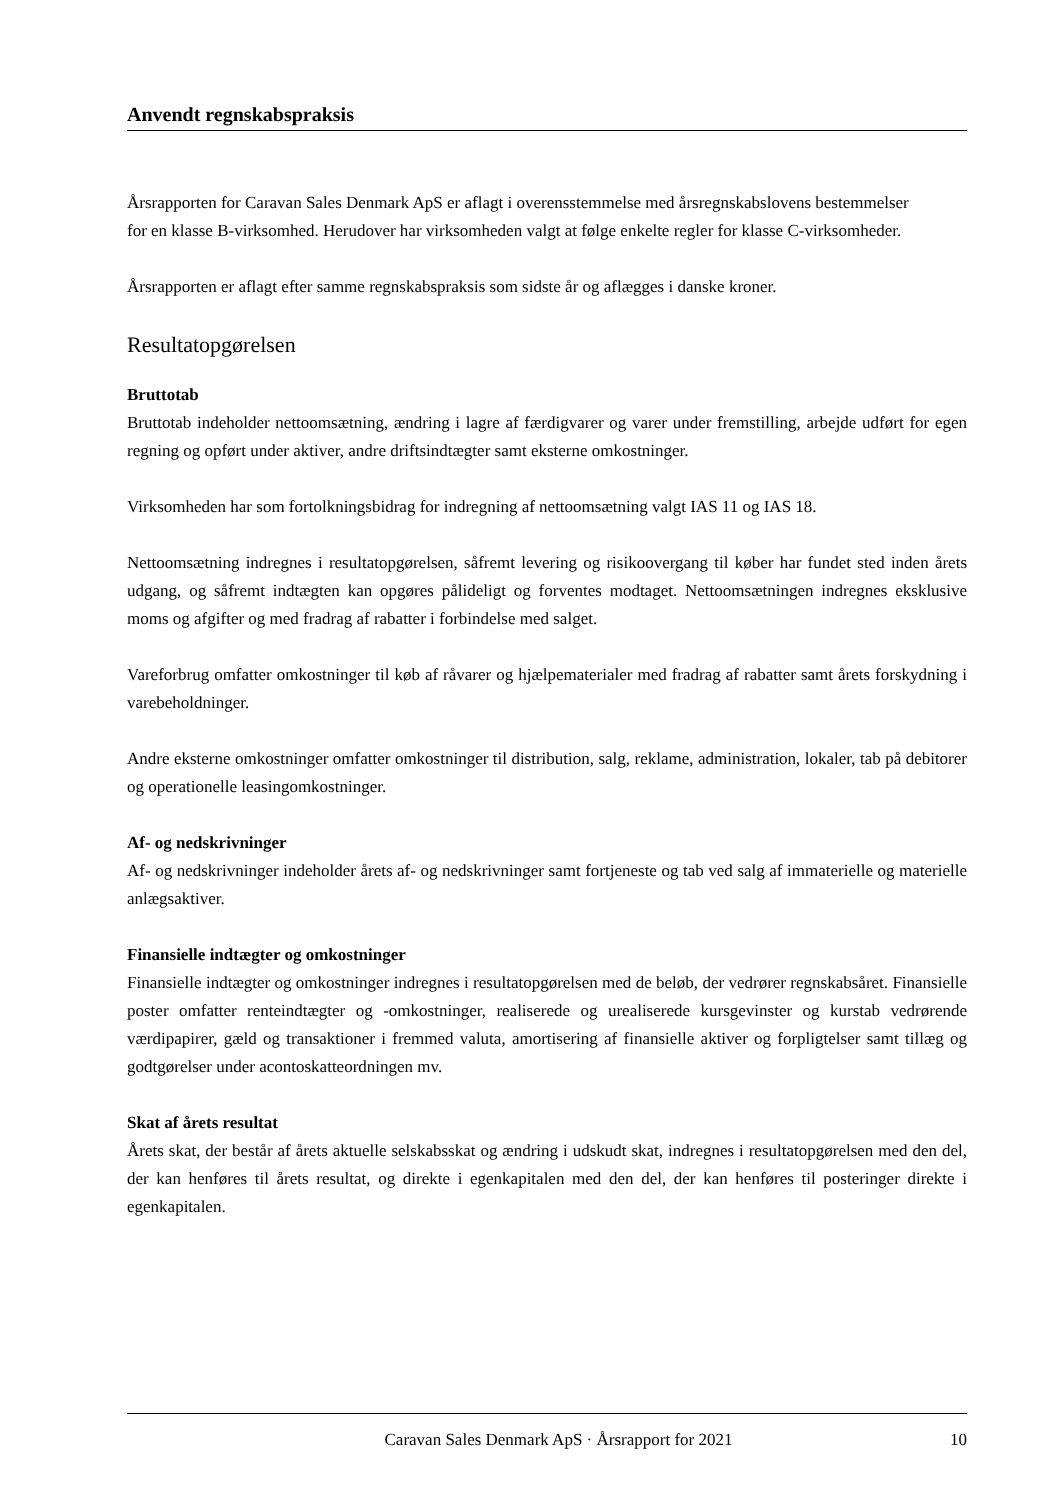Anvendt regnskabspraksis
Årsrapporten for Caravan Sales Denmark ApS er aflagt i overensstemmelse med årsregnskabslovens bestemmelser
for en klasse B-virksomhed. Herudover har virksomheden valgt at følge enkelte regler for klasse C-virksomheder.
Årsrapporten er aflagt efter samme regnskabspraksis som sidste år og aflægges i danske kroner.
Resultatopgørelsen
Bruttotab
Bruttotab indeholder nettoomsætning, ændring i lagre af færdigvarer og varer under fremstilling, arbejde udført for egen regning og opført under aktiver, andre driftsindtægter samt eksterne omkostninger.
Virksomheden har som fortolkningsbidrag for indregning af nettoomsætning valgt IAS 11 og IAS 18.
Nettoomsætning indregnes i resultatopgørelsen, såfremt levering og risikoovergang til køber har fundet sted inden årets udgang, og såfremt indtægten kan opgøres pålideligt og forventes modtaget. Nettoomsætningen indregnes eksklusive moms og afgifter og med fradrag af rabatter i forbindelse med salget.
Vareforbrug omfatter omkostninger til køb af råvarer og hjælpematerialer med fradrag af rabatter samt årets forskydning i varebeholdninger.
Andre eksterne omkostninger omfatter omkostninger til distribution, salg, reklame, administration, lokaler, tab på debitorer og operationelle leasingomkostninger.
Af- og nedskrivninger
Af- og nedskrivninger indeholder årets af- og nedskrivninger samt fortjeneste og tab ved salg af immaterielle og materielle anlægsaktiver.
Finansielle indtægter og omkostninger
Finansielle indtægter og omkostninger indregnes i resultatopgørelsen med de beløb, der vedrører regnskabsåret. Finansielle poster omfatter renteindtægter og -omkostninger, realiserede og urealiserede kursgevinster og kurstab vedrørende værdipapirer, gæld og transaktioner i fremmed valuta, amortisering af finansielle aktiver og forpligtelser samt tillæg og godtgørelser under acontoskatteordningen mv.
Skat af årets resultat
Årets skat, der består af årets aktuelle selskabsskat og ændring i udskudt skat, indregnes i resultatopgørelsen med den del, der kan henføres til årets resultat, og direkte i egenkapitalen med den del, der kan henføres til posteringer direkte i egenkapitalen.
Caravan Sales Denmark ApS · Årsrapport for 2021 10